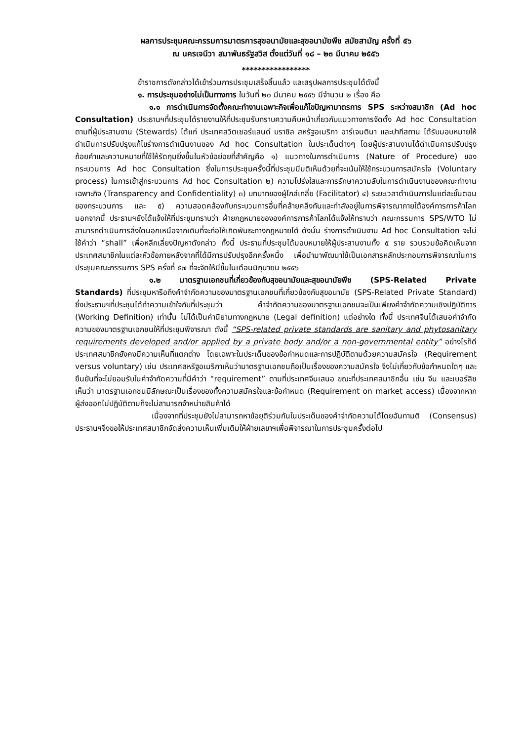ผลการประชุมคณะกรรมการมาตรการสุขอนามัยและสุขอนามัยพืช สมัยสามัญ ครั้งที่ ๕๖
ณ นครเจนีวา สมาพันธรัฐสวิส ตั้งแต่วันที่ ๑๘ – ๒๓ มีนาคม ๒๕๕๖
*****************
ข้าราชการดังกล่าวได้เข้าร่วมการประชุมเสร็จสิ้นแล้ว และสรุปผลการประชุมได้ดังนี้
๑. การประชุมอย่างไม่เป็นทางการ ในวันที่ ๒๐ มีนาคม ๒๕๕๖ มีจำนวน ๒ เรื่อง คือ
๑.๑ การดำเนินการจัดตั้งคณะทำงานเฉพาะกิจเพื่อแก้ไขปัญหามาตรการ SPS ระหว่างสมาชิก (Ad hoc Consultation) ประธานฯที่ประชุมได้รายงานให้ที่ประชุมรับทราบความคืบหน้าเกี่ยวกับแนวทางการจัดตั้ง Ad hoc Consultation ตามที่ผู้ประสานงาน (Stewards) ได้แก่ ประเทศสวิตเซอร์แลนด์ บราซิล สหรัฐอเมริกา อาร์เจนตินา และปากีสถาน ได้รับมอบหมายให้ดำเนินการปรับปรุงแก้ไขร่างการดำเนินงานของ Ad hoc Consultation ในประเด็นต่างๆ โดยผู้ประสานงานได้ดำเนินการปรับปรุงถ้อยคำและความหมายที่ใช้ให้รัดกุมยิ่งขึ้นในหัวข้อย่อยที่สำคัญคือ ๑) แนวทางในการดำเนินการ (Nature of Procedure) ของกระบวนการ Ad hoc Consultation ซึ่งในการประชุมครั้งนี้ที่ประชุมมีมติเห็นด้วยที่จะเน้นให้ใช้กระบวนการสมัครใจ (Voluntary process) ในการเข้าสู่กระบวนการ Ad hoc Consultation ๒) ความโปร่งใสและการรักษาความลับในการดำเนินงานของคณะทำงานเฉพาะกิจ (Transparency and Confidentiality) ๓) บทบาทของผู้ไกล่เกลี่ย (Facilitator) ๔) ระยะเวลาดำเนินการในแต่ละขั้นตอนของกระบวนการ และ ๕) ความสอดคล้องกับกระบวนการอื่นที่คล้ายคลึงกันและกำลังอยู่ในการพิจารณาภายใต้องค์การการค้าโลก นอกจากนี้ ประธานฯยังได้แจ้งให้ที่ประชุมทราบว่า ฝ่ายกฎหมายขององค์การการค้าโลกได้แจ้งให้ทราบว่า คณะกรรมการ SPS/WTO ไม่สามารถดำเนินการสิ่งใดนอกเหนือจากเดิมที่จะก่อให้เกิดพันธะทางกฎหมายได้ ดังนั้น ร่างการดำเนินงาน Ad hoc Consultation จะไม่ใช้คำว่า “shall” เพื่อหลีกเลี่ยงปัญหาดังกล่าว ทั้งนี้ ประธานที่ประชุมได้มอบหมายให้ผู้ประสานงานทั้ง ๕ ราย รวบรวมข้อคิดเห็นจากประเทศสมาชิกในแต่ละหัวข้อภายหลังจากที่ได้มีการปรับปรุงอีกครั้งหนึ่ง เพื่อนำมาพัฒนาใช้เป็นเอกสารหลักประกอบการพิจารณาในการประชุมคณะกรรมการ SPS ครั้งที่ ๕๗ ที่จะจัดให้มีขึ้นในเดือนมิถุนายน ๒๕๕๖
๑.๒ มาตรฐานเอกชนที่เกี่ยวข้องกับสุขอนามัยและสุขอนามัยพืช (SPS-Related Private Standards) ที่ประชุมหารือถึงคำจำกัดความของมาตรฐานเอกชนที่เกี่ยวข้องกับสุขอนามัย (SPS-Related Private Standard) ซึ่งประธานฯที่ประชุมได้ทำความเข้าใจกับที่ประชุมว่า คำจำกัดความของมาตรฐานเอกชนจะเป็นเพียงคำจำกัดความเชิงปฏิบัติการ (Working Definition) เท่านั้น ไม่ได้เป็นคำนิยามทางกฎหมาย (Legal definition) แต่อย่างใด ทั้งนี้ ประเทศจีนได้เสนอคำจำกัดความของมาตรฐานเอกชนให้ที่ประชุมพิจารณา ดังนี้ “SPS-related private standards are sanitary and phytosanitary requirements developed and/or applied by a private body and/or a non-governmental entity” อย่างไรก็ดี ประเทศสมาชิกยังคงมีความเห็นที่แตกต่าง โดยเฉพาะในประเด็นของข้อกำหนดและการปฏิบัติตามด้วยความสมัครใจ (Requirement versus voluntary) เช่น ประเทศสหรัฐอเมริกาเห็นว่ามาตรฐานเอกชนถือเป็นเรื่องของความสมัครใจ จึงไม่เกี่ยวกับข้อกำหนดใดๆ และยืนยันที่จะไม่ยอมรับในคำจำกัดความที่มีคำว่า “requirement” ตามที่ประเทศจีนเสนอ ขณะที่ประเทศสมาชิกอื่น เช่น จีน และเบอร์ลิซ เห็นว่า มาตรฐานเอกชนมีลักษณะเป็นเรื่องของทั้งความสมัครใจและข้อกำหนด (Requirement on market access) เนื่องจากหากผู้ส่งออกไม่ปฏิบัติตามก็จะไม่สามารถจำหน่ายสินค้าได้
เนื่องจากที่ประชุมยังไม่สามารถหาข้อยุติร่วมกันในประเด็นของคำจำกัดความได้โดยฉันทามติ (Consensus) ประธานฯจึงขอให้ประเทศสมาชิกจัดส่งความเห็นเพิ่มเติมให้ฝ่ายเลขาฯเพื่อพิจารณาในการประชุมครั้งต่อไป